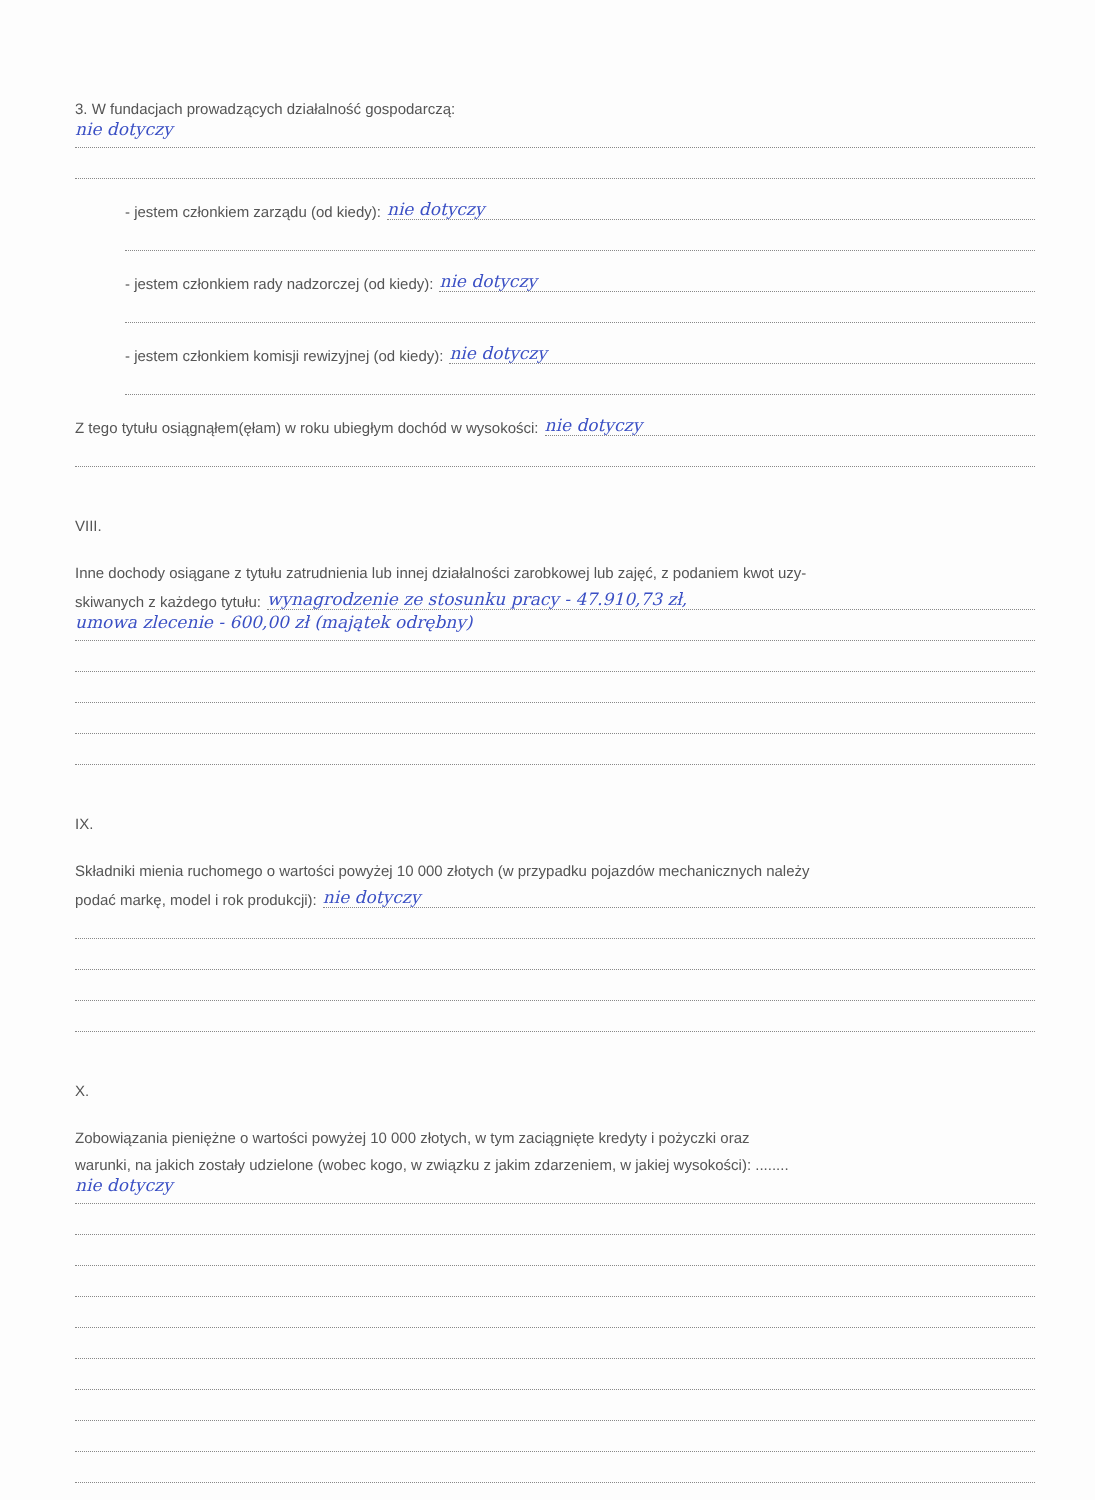3. W fundacjach prowadzących działalność gospodarczą:
nie dotyczy
- jestem członkiem zarządu (od kiedy): nie dotyczy
- jestem członkiem rady nadzorczej (od kiedy): nie dotyczy
- jestem członkiem komisji rewizyjnej (od kiedy): nie dotyczy
Z tego tytułu osiągnąłem(ęłam) w roku ubiegłym dochód w wysokości: nie dotyczy
VIII.
Inne dochody osiągane z tytułu zatrudnienia lub innej działalności zarobkowej lub zajęć, z podaniem kwot uzy-
skiwanych z każdego tytułu: wynagrodzenie ze stosunku pracy - 47.910,73 zł,
umowa zlecenie - 600,00 zł (majątek odrębny)
IX.
Składniki mienia ruchomego o wartości powyżej 10 000 złotych (w przypadku pojazdów mechanicznych należy
podać markę, model i rok produkcji): nie dotyczy
X.
Zobowiązania pieniężne o wartości powyżej 10 000 złotych, w tym zaciągnięte kredyty i pożyczki oraz
warunki, na jakich zostały udzielone (wobec kogo, w związku z jakim zdarzeniem, w jakiej wysokości): ........
nie dotyczy